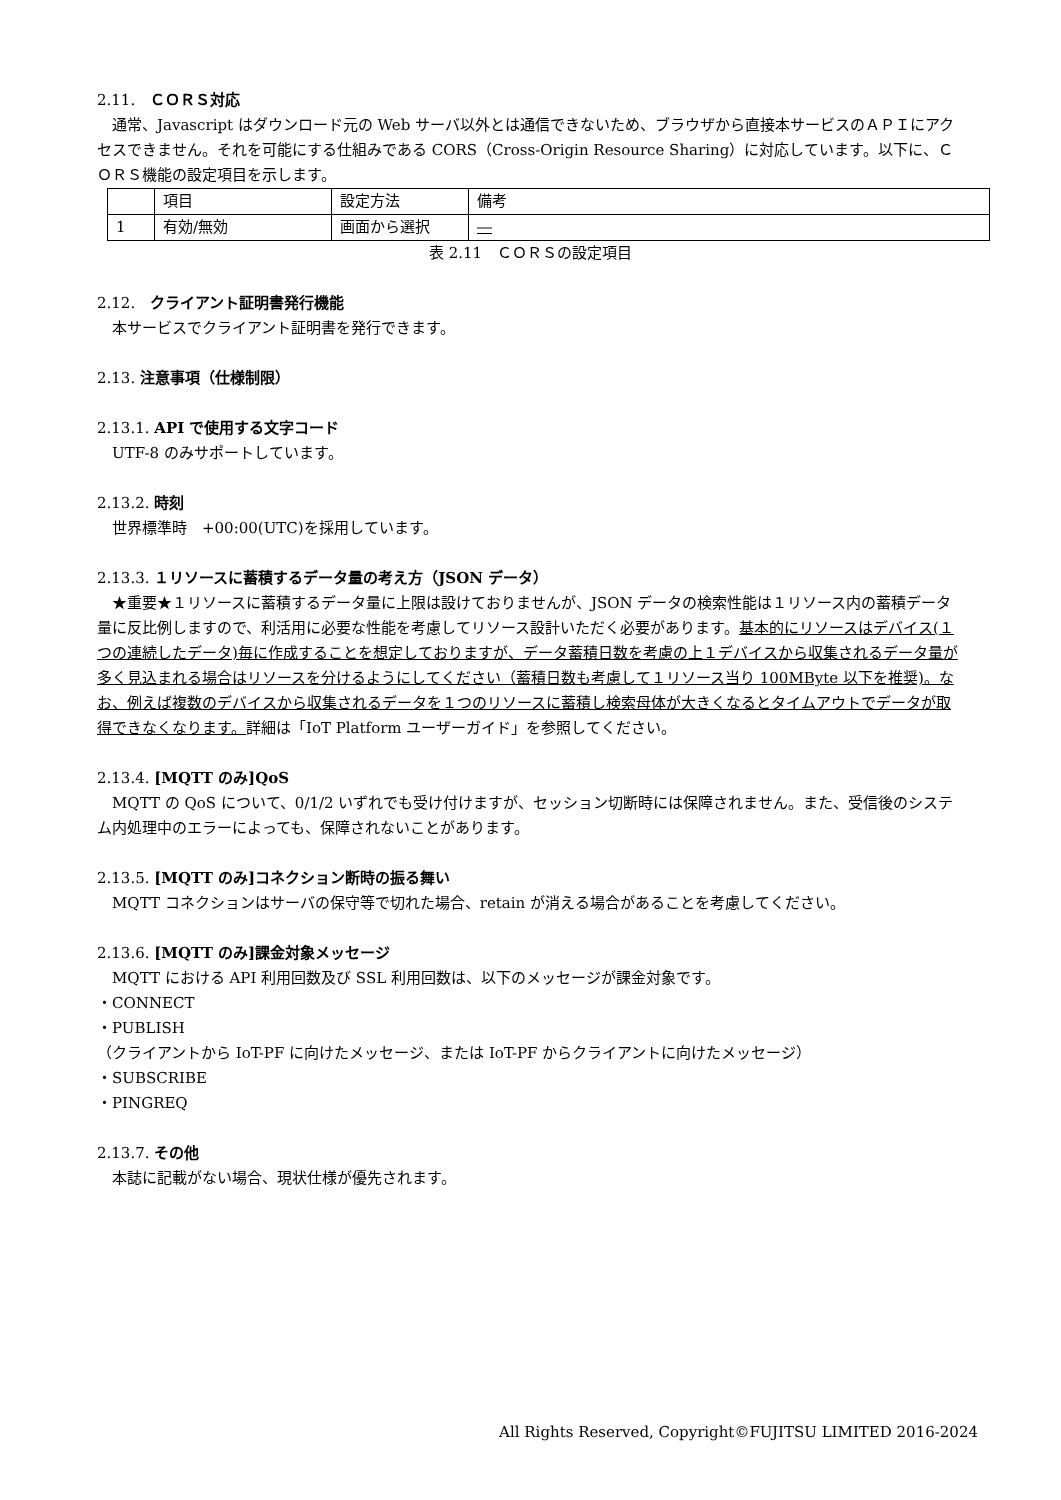2.11.　ＣＯＲＳ対応
通常、Javascript はダウンロード元の Web サーバ以外とは通信できないため、ブラウザから直接本サービスのＡＰＩにアクセスできません。それを可能にする仕組みである CORS（Cross-Origin Resource Sharing）に対応しています。以下に、ＣＯＲＳ機能の設定項目を示します。
| | 項目 | 設定方法 | 備考 |
| 1 | 有効/無効 | 画面から選択 | ― |
表 2.11　ＣＯＲＳの設定項目
2.12.　クライアント証明書発行機能
本サービスでクライアント証明書を発行できます。
2.13. 注意事項（仕様制限）
2.13.1. API で使用する文字コード
UTF-8 のみサポートしています。
2.13.2. 時刻
世界標準時　+00:00(UTC)を採用しています。
2.13.3. １リソースに蓄積するデータ量の考え方（JSON データ）
★重要★１リソースに蓄積するデータ量に上限は設けておりませんが、JSON データの検索性能は１リソース内の蓄積データ量に反比例しますので、利活用に必要な性能を考慮してリソース設計いただく必要があります。基本的にリソースはデバイス(１つの連続したデータ)毎に作成することを想定しておりますが、データ蓄積日数を考慮の上１デバイスから収集されるデータ量が多く見込まれる場合はリソースを分けるようにしてください（蓄積日数も考慮して１リソース当り 100MByte 以下を推奨)。なお、例えば複数のデバイスから収集されるデータを１つのリソースに蓄積し検索母体が大きくなるとタイムアウトでデータが取得できなくなります。詳細は「IoT Platform ユーザーガイド」を参照してください。
2.13.4. [MQTT のみ]QoS
MQTT の QoS について、0/1/2 いずれでも受け付けますが、セッション切断時には保障されません。また、受信後のシステム内処理中のエラーによっても、保障されないことがあります。
2.13.5. [MQTT のみ]コネクション断時の振る舞い
MQTT コネクションはサーバの保守等で切れた場合、retain が消える場合があることを考慮してください。
2.13.6. [MQTT のみ]課金対象メッセージ
MQTT における API 利用回数及び SSL 利用回数は、以下のメッセージが課金対象です。
・CONNECT
・PUBLISH
（クライアントから IoT-PF に向けたメッセージ、または IoT-PF からクライアントに向けたメッセージ）
・SUBSCRIBE
・PINGREQ
2.13.7. その他
本誌に記載がない場合、現状仕様が優先されます。
All Rights Reserved, Copyright©FUJITSU LIMITED 2016-2024